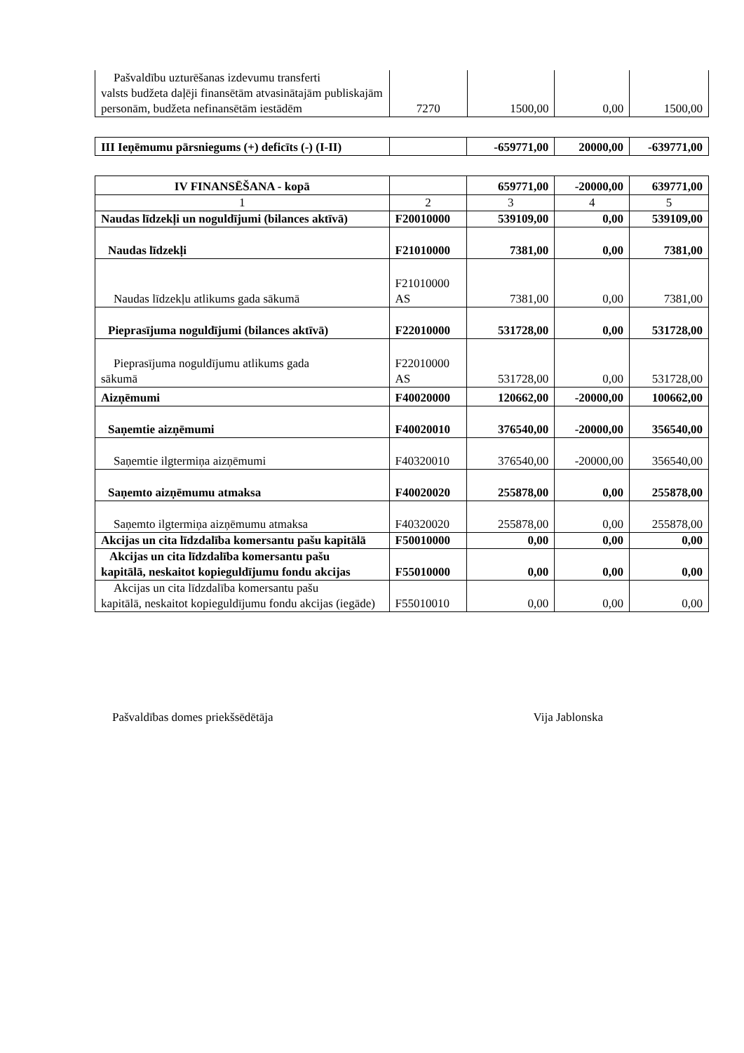| Pašvaldību uzturēšanas izdevumu transferti valsts budžeta daļēji finansētām atvasinātajām publiskajām personām, budžeta nefinansētām iestādēm | 7270 | 1500,00 | 0,00 | 1500,00 |
| III Ieņēmumu pārsniegums (+) deficīts (-) (I-II) | | -659771,00 | 20000,00 | -639771,00 |
| IV FINANSĒŠANA - kopā | | 659771,00 | -20000,00 | 639771,00 |
| 1 | 2 | 3 | 4 | 5 |
| Naudas līdzekļi un noguldījumi (bilances aktīvā) | F20010000 | 539109,00 | 0,00 | 539109,00 |
| Naudas līdzekļi | F21010000 | 7381,00 | 0,00 | 7381,00 |
| Naudas līdzekļu atlikums gada sākumā | F21010000 AS | 7381,00 | 0,00 | 7381,00 |
| Pieprasījuma noguldījumi (bilances aktīvā) | F22010000 | 531728,00 | 0,00 | 531728,00 |
| Pieprasījuma noguldījumu atlikums gada sākumā | F22010000 AS | 531728,00 | 0,00 | 531728,00 |
| Aizņēmumi | F40020000 | 120662,00 | -20000,00 | 100662,00 |
| Saņemtie aizņēmumi | F40020010 | 376540,00 | -20000,00 | 356540,00 |
| Saņemtie ilgtermiņa aizņēmumi | F40320010 | 376540,00 | -20000,00 | 356540,00 |
| Saņemto aizņēmumu atmaksa | F40020020 | 255878,00 | 0,00 | 255878,00 |
| Saņemto ilgtermiņa aizņēmumu atmaksa | F40320020 | 255878,00 | 0,00 | 255878,00 |
| Akcijas un cita līdzdalība komersantu pašu kapitālā | F50010000 | 0,00 | 0,00 | 0,00 |
| Akcijas un cita līdzdalība komersantu pašu kapitālā, neskaitot kopieguldījumu fondu akcijas | F55010000 | 0,00 | 0,00 | 0,00 |
| Akcijas un cita līdzdalība komersantu pašu kapitālā, neskaitot kopieguldījumu fondu akcijas (iegāde) | F55010010 | 0,00 | 0,00 | 0,00 |
Pašvaldības domes priekšsēdētāja Vija Jablonska